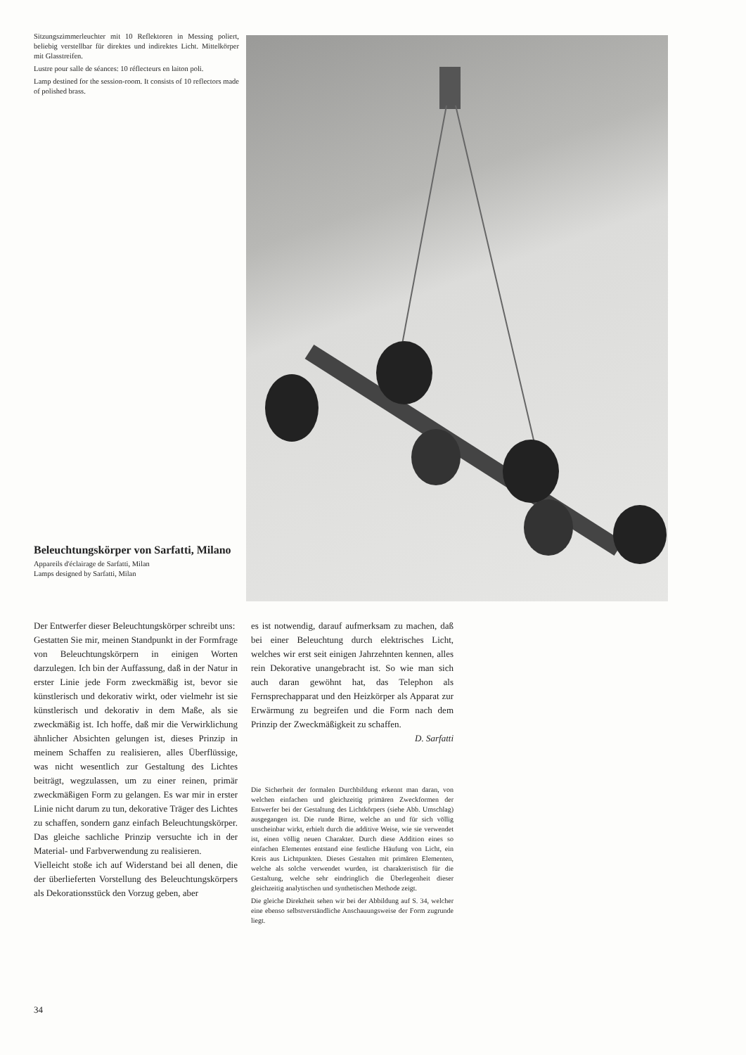Sitzungszimmerleuchter mit 10 Reflektoren in Messing poliert, beliebig verstellbar für direktes und indirektes Licht. Mittelkörper mit Glasstreifen.
Lustre pour salle de séances: 10 réflecteurs en laiton poli.
Lamp destined for the session-room. It consists of 10 reflectors made of polished brass.
Beleuchtungskörper von Sarfatti, Milano
Appareils d'éclairage de Sarfatti, Milan
Lamps designed by Sarfatti, Milan
Der Entwerfer dieser Beleuchtungskörper schreibt uns:
Gestatten Sie mir, meinen Standpunkt in der Formfrage von Beleuchtungskörpern in einigen Worten darzulegen. Ich bin der Auffassung, daß in der Natur in erster Linie jede Form zweckmäßig ist, bevor sie künstlerisch und dekorativ wirkt, oder vielmehr ist sie künstlerisch und dekorativ in dem Maße, als sie zweckmäßig ist. Ich hoffe, daß mir die Verwirklichung ähnlicher Absichten gelungen ist, dieses Prinzip in meinem Schaffen zu realisieren, alles Überflüssige, was nicht wesentlich zur Gestaltung des Lichtes beiträgt, wegzulassen, um zu einer reinen, primär zweckmäßigen Form zu gelangen. Es war mir in erster Linie nicht darum zu tun, dekorative Träger des Lichtes zu schaffen, sondern ganz einfach Beleuchtungskörper. Das gleiche sachliche Prinzip versuchte ich in der Material- und Farbverwendung zu realisieren.
Vielleicht stoße ich auf Widerstand bei all denen, die der überlieferten Vorstellung des Beleuchtungskörpers als Dekorationsstück den Vorzug geben, aber
es ist notwendig, darauf aufmerksam zu machen, daß bei einer Beleuchtung durch elektrisches Licht, welches wir erst seit einigen Jahrzehnten kennen, alles rein Dekorative unangebracht ist. So wie man sich auch daran gewöhnt hat, das Telephon als Fernsprechapparat und den Heizkörper als Apparat zur Erwärmung zu begreifen und die Form nach dem Prinzip der Zweckmäßigkeit zu schaffen.
D. Sarfatti
Die Sicherheit der formalen Durchbildung erkennt man daran, von welchen einfachen und gleichzeitig primären Zweckformen der Entwerfer bei der Gestaltung des Lichtkörpers (siehe Abb. Umschlag) ausgegangen ist. Die runde Birne, welche an und für sich völlig unscheinbar wirkt, erhielt durch die additive Weise, wie sie verwendet ist, einen völlig neuen Charakter. Durch diese Addition eines so einfachen Elementes entstand eine festliche Häufung von Licht, ein Kreis aus Lichtpunkten. Dieses Gestalten mit primären Elementen, welche als solche verwendet wurden, ist charakteristisch für die Gestaltung, welche sehr eindringlich die Überlegenheit dieser gleichzeitig analytischen und synthetischen Methode zeigt.
Die gleiche Direktheit sehen wir bei der Abbildung auf S. 34, welcher eine ebenso selbstverständliche Anschauungsweise der Form zugrunde liegt.
34